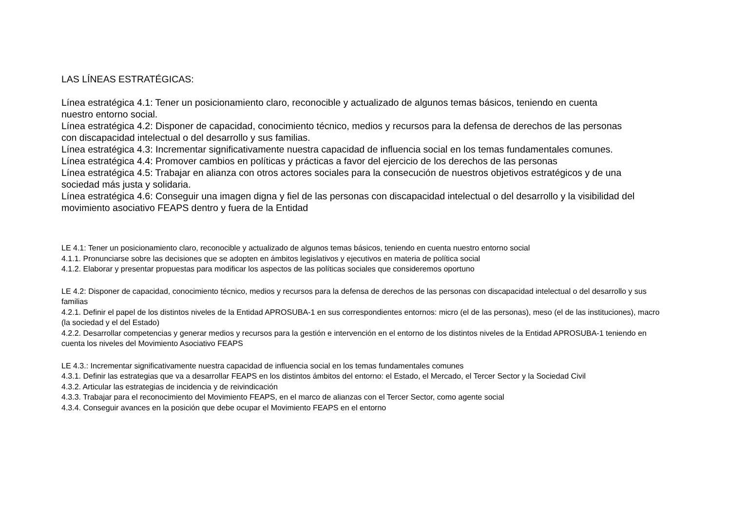LAS LÍNEAS ESTRATÉGICAS:
Línea estratégica 4.1: Tener un posicionamiento claro, reconocible y actualizado de algunos temas básicos, teniendo en cuenta nuestro entorno social.
Línea estratégica 4.2: Disponer de capacidad, conocimiento técnico, medios y recursos para la defensa de derechos de las personas con discapacidad intelectual o del desarrollo y sus familias.
Línea estratégica 4.3: Incrementar significativamente nuestra capacidad de influencia social en los temas fundamentales comunes.
Línea estratégica 4.4: Promover cambios en políticas y prácticas a favor del ejercicio de los derechos de las personas
Línea estratégica 4.5: Trabajar en alianza con otros actores sociales para la consecución de nuestros objetivos estratégicos y de una sociedad más justa y solidaria.
Línea estratégica 4.6: Conseguir una imagen digna y fiel de las personas con discapacidad intelectual o del desarrollo y la visibilidad del movimiento asociativo FEAPS dentro y fuera de la Entidad
LE 4.1: Tener un posicionamiento claro, reconocible y actualizado de algunos temas básicos, teniendo en cuenta nuestro entorno social
4.1.1. Pronunciarse sobre las decisiones que se adopten en ámbitos legislativos y ejecutivos en materia de política social
4.1.2. Elaborar y presentar propuestas para modificar los aspectos de las políticas sociales que consideremos oportuno
LE 4.2: Disponer de capacidad, conocimiento técnico, medios y recursos para la defensa de derechos de las personas con discapacidad intelectual o del desarrollo y sus familias
4.2.1. Definir el papel de los distintos niveles de la Entidad APROSUBA-1 en sus correspondientes entornos: micro (el de las personas), meso (el de las instituciones), macro (la sociedad y el del Estado)
4.2.2. Desarrollar competencias y generar medios y recursos para la gestión e intervención en el entorno de los distintos niveles de la Entidad APROSUBA-1 teniendo en cuenta los niveles del Movimiento Asociativo FEAPS
LE 4.3.: Incrementar significativamente nuestra capacidad de influencia social en los temas fundamentales comunes
4.3.1. Definir las estrategias que va a desarrollar FEAPS en los distintos ámbitos del entorno: el Estado, el Mercado, el Tercer Sector y la Sociedad Civil
4.3.2. Articular las estrategias de incidencia y de reivindicación
4.3.3. Trabajar para el reconocimiento del Movimiento FEAPS, en el marco de alianzas con el Tercer Sector, como agente social
4.3.4. Conseguir avances en la posición que debe ocupar el Movimiento FEAPS en el entorno